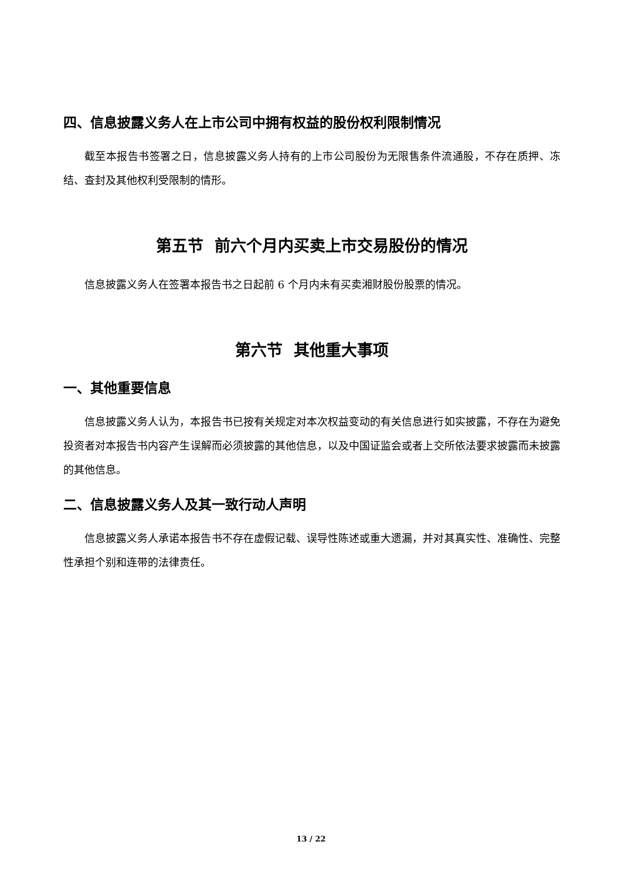四、信息披露义务人在上市公司中拥有权益的股份权利限制情况
截至本报告书签署之日，信息披露义务人持有的上市公司股份为无限售条件流通股，不存在质押、冻结、查封及其他权利受限制的情形。
第五节 前六个月内买卖上市交易股份的情况
信息披露义务人在签署本报告书之日起前 6 个月内未有买卖湘财股份股票的情况。
第六节 其他重大事项
一、其他重要信息
信息披露义务人认为，本报告书已按有关规定对本次权益变动的有关信息进行如实披露，不存在为避免投资者对本报告书内容产生误解而必须披露的其他信息，以及中国证监会或者上交所依法要求披露而未披露的其他信息。
二、信息披露义务人及其一致行动人声明
信息披露义务人承诺本报告书不存在虚假记载、误导性陈述或重大遗漏，并对其真实性、准确性、完整性承担个别和连带的法律责任。
13 / 22